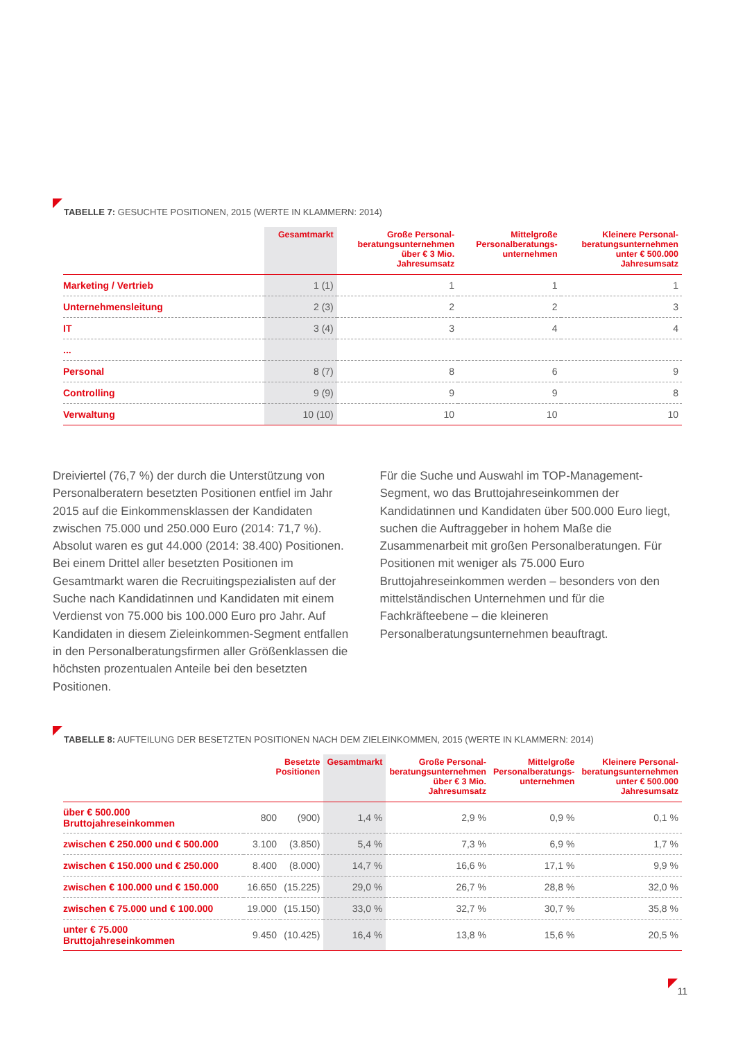TABELLE 7: GESUCHTE POSITIONEN, 2015 (WERTE IN KLAMMERN: 2014)
| | Gesamtmarkt | Große Personal- beratungsunternehmen über € 3 Mio. Jahresumsatz | Mittelgroße Personalberatungs- unternehmen | Kleinere Personal- beratungsunternehmen unter € 500.000 Jahresumsatz |
| --- | --- | --- | --- | --- |
| Marketing / Vertrieb | 1 (1) | 1 | 1 | 1 |
| Unternehmensleitung | 2 (3) | 2 | 2 | 3 |
| IT | 3 (4) | 3 | 4 | 4 |
| ... | | | | |
| Personal | 8 (7) | 8 | 6 | 9 |
| Controlling | 9 (9) | 9 | 9 | 8 |
| Verwaltung | 10 (10) | 10 | 10 | 10 |
Dreiviertel (76,7 %) der durch die Unterstützung von Personalberatern besetzten Positionen entfiel im Jahr 2015 auf die Einkommensklassen der Kandidaten zwischen 75.000 und 250.000 Euro (2014: 71,7 %). Absolut waren es gut 44.000 (2014: 38.400) Positionen. Bei einem Drittel aller besetzten Positionen im Gesamtmarkt waren die Recruitingspezialisten auf der Suche nach Kandidatinnen und Kandidaten mit einem Verdienst von 75.000 bis 100.000 Euro pro Jahr. Auf Kandidaten in diesem Zieleinkommen-Segment entfallen in den Personalberatungsfirmen aller Größenklassen die höchsten prozentualen Anteile bei den besetzten Positionen.
Für die Suche und Auswahl im TOP-Management-Segment, wo das Bruttojahreseinkommen der Kandidatinnen und Kandidaten über 500.000 Euro liegt, suchen die Auftraggeber in hohem Maße die Zusammenarbeit mit großen Personalberatungen. Für Positionen mit weniger als 75.000 Euro Bruttojahreseinkommen werden – besonders von den mittelständischen Unternehmen und für die Fachkräfteebene – die kleineren Personalberatungsunternehmen beauftragt.
TABELLE 8: AUFTEILUNG DER BESETZTEN POSITIONEN NACH DEM ZIELEINKOMMEN, 2015 (WERTE IN KLAMMERN: 2014)
| | Besetzte Positionen | | Gesamtmarkt | Große Personal- beratungsunternehmen über € 3 Mio. Jahresumsatz | Mittelgroße Personalberatungs- unternehmen | Kleinere Personal- beratungsunternehmen unter € 500.000 Jahresumsatz |
| --- | --- | --- | --- | --- | --- | --- |
| über € 500.000 Bruttojahreseinkommen | 800 | (900) | 1,4 % | 2,9 % | 0,9 % | 0,1 % |
| zwischen € 250.000 und € 500.000 | 3.100 | (3.850) | 5,4 % | 7,3 % | 6,9 % | 1,7 % |
| zwischen € 150.000 und € 250.000 | 8.400 | (8.000) | 14,7 % | 16,6 % | 17,1 % | 9,9 % |
| zwischen € 100.000 und € 150.000 | 16.650 | (15.225) | 29,0 % | 26,7 % | 28,8 % | 32,0 % |
| zwischen € 75.000 und € 100.000 | 19.000 | (15.150) | 33,0 % | 32,7 % | 30,7 % | 35,8 % |
| unter € 75.000 Bruttojahreseinkommen | 9.450 | (10.425) | 16,4 % | 13,8 % | 15,6 % | 20,5 % |
11